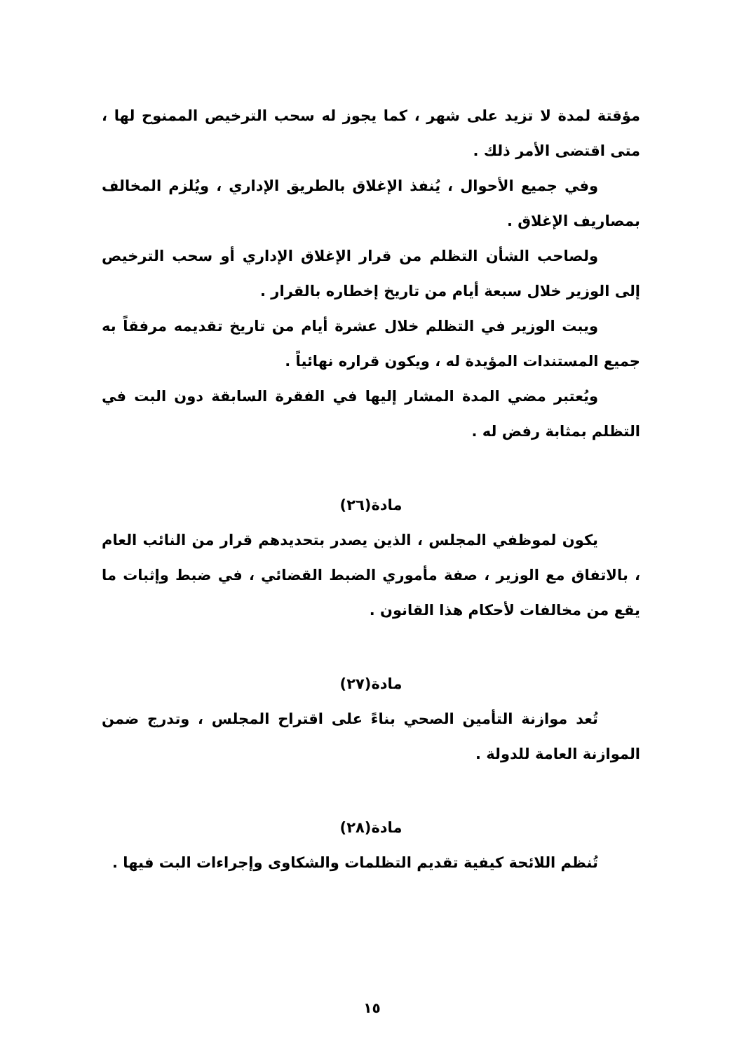مؤقتة لمدة لا تزيد على شهر ، كما يجوز له سحب الترخيص الممنوح لها ، متى اقتضى الأمر ذلك .
وفي جميع الأحوال ، يُنفذ الإغلاق بالطريق الإداري ، ويُلزم المخالف بمصاريف الإغلاق .
ولصاحب الشأن التظلم من قرار الإغلاق الإداري أو سحب الترخيص إلى الوزير خلال سبعة أيام من تاريخ إخطاره بالقرار .
ويبت الوزير في التظلم خلال عشرة أيام من تاريخ تقديمه مرفقاً به جميع المستندات المؤيدة له ، ويكون قراره نهائياً .
ويُعتبر مضي المدة المشار إليها في الفقرة السابقة دون البت في التظلم بمثابة رفض له .
مادة(٢٦)
يكون لموظفي المجلس ، الذين يصدر بتحديدهم قرار من النائب العام ، بالاتفاق مع الوزير ، صفة مأموري الضبط القضائي ، في ضبط وإثبات ما يقع من مخالفات لأحكام هذا القانون .
مادة(٢٧)
تُعد موازنة التأمين الصحي بناءً على اقتراح المجلس ، وتدرج ضمن الموازنة العامة للدولة .
مادة(٢٨)
تُنظم اللائحة كيفية تقديم التظلمات والشكاوى وإجراءات البت فيها .
١٥